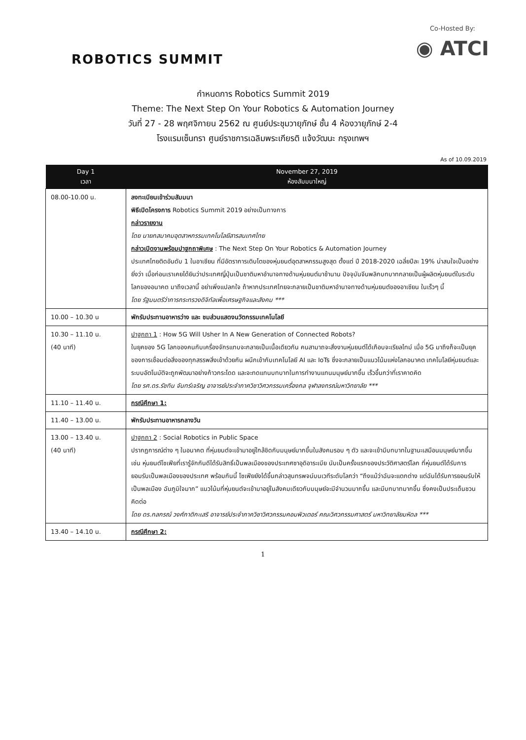ROBOTICS SUMMIT
Co-Hosted By:
◉ ATCI
กำหนดการ Robotics Summit 2019
Theme: The Next Step On Your Robotics & Automation Journey
วันที่ 27 - 28 พฤศจิกายน 2562 ณ ศูนย์ประชุมวายุภักษ์ ชั้น 4 ห้องวายุภักษ์ 2-4
โรงแรมเซ็นทรา ศูนย์ราชการเฉลิมพระเกียรติ แจ้งวัฒนะ กรุงเทพฯ
As of 10.09.2019
| Day 1 เวลา | November 27, 2019 ห้องสัมมนาใหญ่ |
| --- | --- |
| 08.00-10.00 น. | ลงทะเบียนเข้าร่วมสัมมนา พิธีเปิดโครงการ Robotics Summit 2019 อย่างเป็นทางการ กล่าวรายงาน โดย นายกสมาคมอุตสาหกรรมเทคโนโลยีสารสนเทศไทย กล่าวเปิดงานพร้อมปาฐกถาพิเศษ : The Next Step On Your Robotics & Automation Journey ประเทศไทยติดอันดับ 1 ในอาเซียน ที่มีอัตราการเติบโตของหุ่นยนต์อุตสาหกรรมสูงสุด ตั้งแต่ ปี 2018-2020 เฉลี่ยปีละ 19% น่าสนใจเป็นอย่างยิ่งว่า เมื่อก่อนเราเคยได้ยินว่าประเทศญี่ปุ่นเป็นชาติมหาอำนาจทางด้านหุ่นยนต์มาช้านาน ปัจจุบันจีนพลิกบทบาทกลายเป็นผู้ผลิตหุ่นยนต์ในระดับโลกของอนาคต มาถึงเวลานี้ อย่าเพิ่งแปลกใจ ถ้าหากประเทศไทยจะกลายเป็นชาติมหาอำนาจทางด้านหุ่นยนต์ของอาเซียน ในเร็วๆ นี้ โดย รัฐมนตรีว่าการกระทรวงดิจิทัลเพื่อเศรษฐกิจและสังคม *** |
| 10.00 – 10.30 น | พักรับประทานอาหารว่าง และ ชมส่วนแสดงนวัตกรรมเทคโนโลยี |
| 10.30 – 11.10 น. (40 นาที) | ปาฐกถา 1 : How 5G Will Usher In A New Generation of Connected Robots? ในยุคของ 5G โลกของคนกับเครื่องจักรแทบจะกลายเป็นเนื้อเดียวกัน คนสามาถจะสั่งงานหุ่นยนต์ได้เกือบจะเรียลไทม์ เมื่อ 5G มาถึงก็จะเป็นยุคของการเชื่อมต่อสิ่งของทุกสรรพสิ่งเข้าด้วยกัน ผนึกเข้ากับเทคโนโลยี AI และ IoTs ซึ่งจะกลายเป็นแนวโน้มแห่งโลกอนาคต เทคโนโลยีหุ่นยนต์และระบบอัตโนมัติจะถูกพัฒนาอย่างก้าวกระโดด และจะทดแทนบทบาทในการทำงานแทนมนุษย์มากขึ้น เร็วขึ้นกว่าที่เราคาดคิด โดย รศ.ดร.รัชทิน จันทร์เจริญ อาจารย์ประจำภาควิชาวิศวกรรมเครื่องกล จุฬาลงกรณ์มหาวิทยาลัย *** |
| 11.10 – 11.40 น. | กรณีศึกษา 1: |
| 11.40 – 13.00 น. | พักรับประทานอาหารกลางวัน |
| 13.00 – 13.40 น. (40 นาที) | ปาฐกถา 2 : Social Robotics in Public Space ปรากฏการณ์ต่าง ๆ ในอนาคต ที่หุ่นยนต์จะเข้ามาอยู่ใกล้ชิดกับมนุษย์มากขึ้นในสังคมรอบ ๆ ตัว และจะเข้ามีบทบาทในฐานะเสมือนมนุษย์มากขึ้น เช่น หุ่นยนต์โซเฟียที่เรารู้จักกันดีได้รับสิทธิ์เป็นพลเมืองของประเทศซาอุดิอาระเบีย นับเป็นครั้งแรกของประวัติศาสตร์โลก ที่หุ่นยนต์ได้รับการยอมรับเป็นพลเมืองของประเทศ พร้อมกันนี้ โซเฟียยังได้ขึ้นกล่าวสุนทรพจน์บนเวทีระดับโลกว่า “ถึงแม้ว่าฉันจะแตกต่าง แต่ฉันได้รับการยอมรับให้เป็นพลเมือง ฉันภูมิใจมาก” แนวโน้มที่หุ่นยนต์จะเข้ามาอยู่ในสังคมเดียวกับมนุษย์จะมีจำนวนมากขึ้น และมีบทบาทมากขึ้น ซึ่งคงเป็นประเด็นชวนคิดต่อ โดย ดร.กลกรณ์ วงศ์ภาติกะเสริ อาจารย์ประจำภาควิชาวิศวกรรมคอมพิวเตอร์ คณะวิศวกรรมศาสตร์ มหาวิทยาลัยมหิดล *** |
| 13.40 – 14.10 น. | กรณีศึกษา 2: |
1